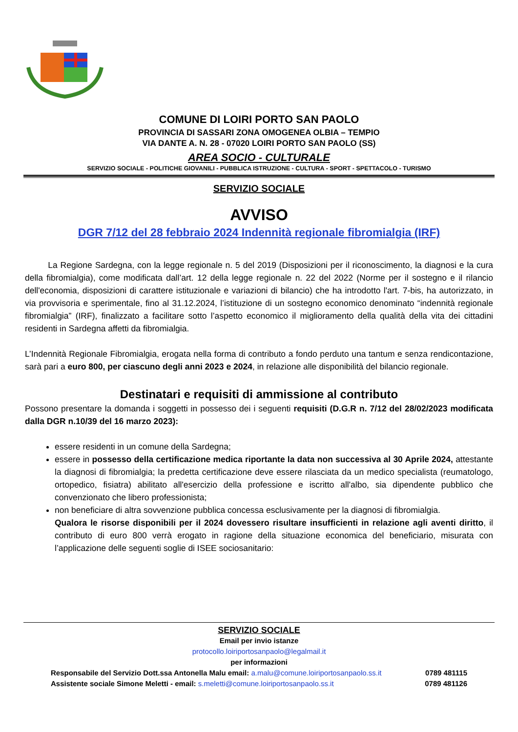COMUNE DI LOIRI PORTO SAN PAOLO
PROVINCIA DI SASSARI ZONA OMOGENEA OLBIA – TEMPIO
VIA DANTE A. N. 28 - 07020 LOIRI PORTO SAN PAOLO (SS)
AREA SOCIO - CULTURALE
SERVIZIO SOCIALE - POLITICHE GIOVANILI - PUBBLICA ISTRUZIONE - CULTURA - SPORT - SPETTACOLO - TURISMO
SERVIZIO SOCIALE
AVVISO
DGR 7/12 del 28 febbraio 2024 Indennità regionale fibromialgia (IRF)
La Regione Sardegna, con la legge regionale n. 5 del 2019 (Disposizioni per il riconoscimento, la diagnosi e la cura della fibromialgia), come modificata dall’art. 12 della legge regionale n. 22 del 2022 (Norme per il sostegno e il rilancio dell'economia, disposizioni di carattere istituzionale e variazioni di bilancio) che ha introdotto l'art. 7-bis, ha autorizzato, in via provvisoria e sperimentale, fino al 31.12.2024, l’istituzione di un sostegno economico denominato “indennità regionale fibromialgia” (IRF), finalizzato a facilitare sotto l’aspetto economico il miglioramento della qualità della vita dei cittadini residenti in Sardegna affetti da fibromialgia.
L’Indennità Regionale Fibromialgia, erogata nella forma di contributo a fondo perduto una tantum e senza rendicontazione, sarà pari a euro 800, per ciascuno degli anni 2023 e 2024, in relazione alle disponibilità del bilancio regionale.
Destinatari e requisiti di ammissione al contributo
Possono presentare la domanda i soggetti in possesso dei i seguenti requisiti (D.G.R n. 7/12 del 28/02/2023 modificata dalla DGR n.10/39 del 16 marzo 2023):
essere residenti in un comune della Sardegna;
essere in possesso della certificazione medica riportante la data non successiva al 30 Aprile 2024, attestante la diagnosi di fibromialgia; la predetta certificazione deve essere rilasciata da un medico specialista (reumatologo, ortopedico, fisiatra) abilitato all'esercizio della professione e iscritto all'albo, sia dipendente pubblico che convenzionato che libero professionista;
non beneficiare di altra sovvenzione pubblica concessa esclusivamente per la diagnosi di fibromialgia.
Qualora le risorse disponibili per il 2024 dovessero risultare insufficienti in relazione agli aventi diritto, il contributo di euro 800 verrà erogato in ragione della situazione economica del beneficiario, misurata con l’applicazione delle seguenti soglie di ISEE sociosanitario:
SERVIZIO SOCIALE
Email per invio istanze
protocollo.loiriportosanpaolo@legalmail.it
per informazioni
Responsabile del Servizio Dott.ssa Antonella Malu email: a.malu@comune.loiriportosanpaolo.ss.it 0789 481115
Assistente sociale Simone Meletti - email: s.meletti@comune.loiriportosanpaolo.ss.it 0789 481126